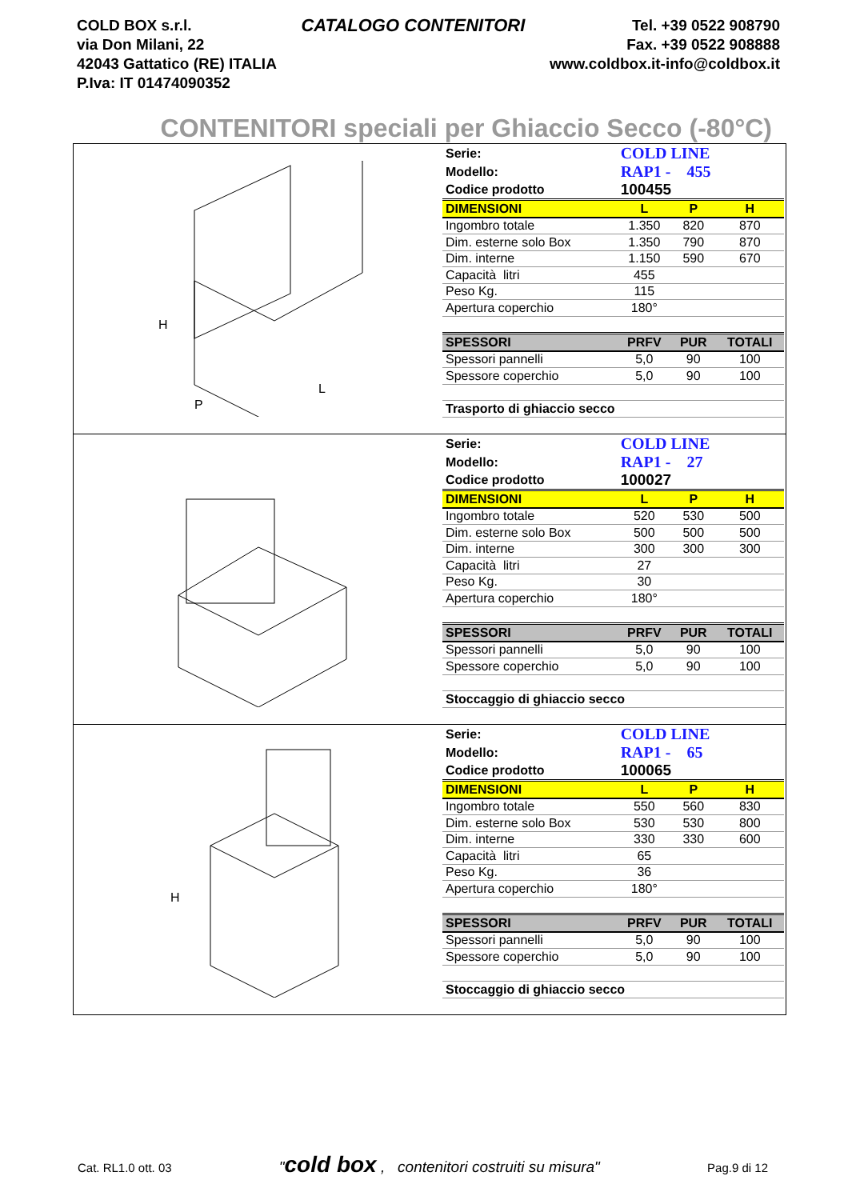COLD BOX s.r.l.
via Don Milani, 22
42043 Gattatico (RE) ITALIA
P.Iva: IT 01474090352
CATALOGO CONTENITORI
Tel. +39 0522 908790
Fax. +39 0522 908888
www.coldbox.it-info@coldbox.it
CONTENITORI speciali per Ghiaccio Secco (-80°C)
H
P
L
| Serie: | COLD LINE | | |
| Modello: | RAP1 - 455 | | |
| Codice prodotto | 100455 | | |
| DIMENSIONI | L | P | H |
| Ingombro totale | 1.350 | 820 | 870 |
| Dim. esterne solo Box | 1.350 | 790 | 870 |
| Dim. interne | 1.150 | 590 | 670 |
| Capacità litri | 455 | | |
| Peso Kg. | 115 | | |
| Apertura coperchio | 180° | | |
| SPESSORI | PRFV | PUR | TOTALI |
| Spessori pannelli | 5,0 | 90 | 100 |
| Spessore coperchio | 5,0 | 90 | 100 |
| Trasporto di ghiaccio secco | | | |
| Serie: | COLD LINE | | |
| Modello: | RAP1 - 27 | | |
| Codice prodotto | 100027 | | |
| DIMENSIONI | L | P | H |
| Ingombro totale | 520 | 530 | 500 |
| Dim. esterne solo Box | 500 | 500 | 500 |
| Dim. interne | 300 | 300 | 300 |
| Capacità litri | 27 | | |
| Peso Kg. | 30 | | |
| Apertura coperchio | 180° | | |
| SPESSORI | PRFV | PUR | TOTALI |
| Spessori pannelli | 5,0 | 90 | 100 |
| Spessore coperchio | 5,0 | 90 | 100 |
| Stoccaggio di ghiaccio secco | | | |
H
| Serie: | COLD LINE | | |
| Modello: | RAP1 - 65 | | |
| Codice prodotto | 100065 | | |
| DIMENSIONI | L | P | H |
| Ingombro totale | 550 | 560 | 830 |
| Dim. esterne solo Box | 530 | 530 | 800 |
| Dim. interne | 330 | 330 | 600 |
| Capacità litri | 65 | | |
| Peso Kg. | 36 | | |
| Apertura coperchio | 180° | | |
| SPESSORI | PRFV | PUR | TOTALI |
| Spessori pannelli | 5,0 | 90 | 100 |
| Spessore coperchio | 5,0 | 90 | 100 |
| Stoccaggio di ghiaccio secco | | | |
Cat. RL1.0 ott. 03 "cold box , contenitori costruiti su misura" Pag.9 di 12